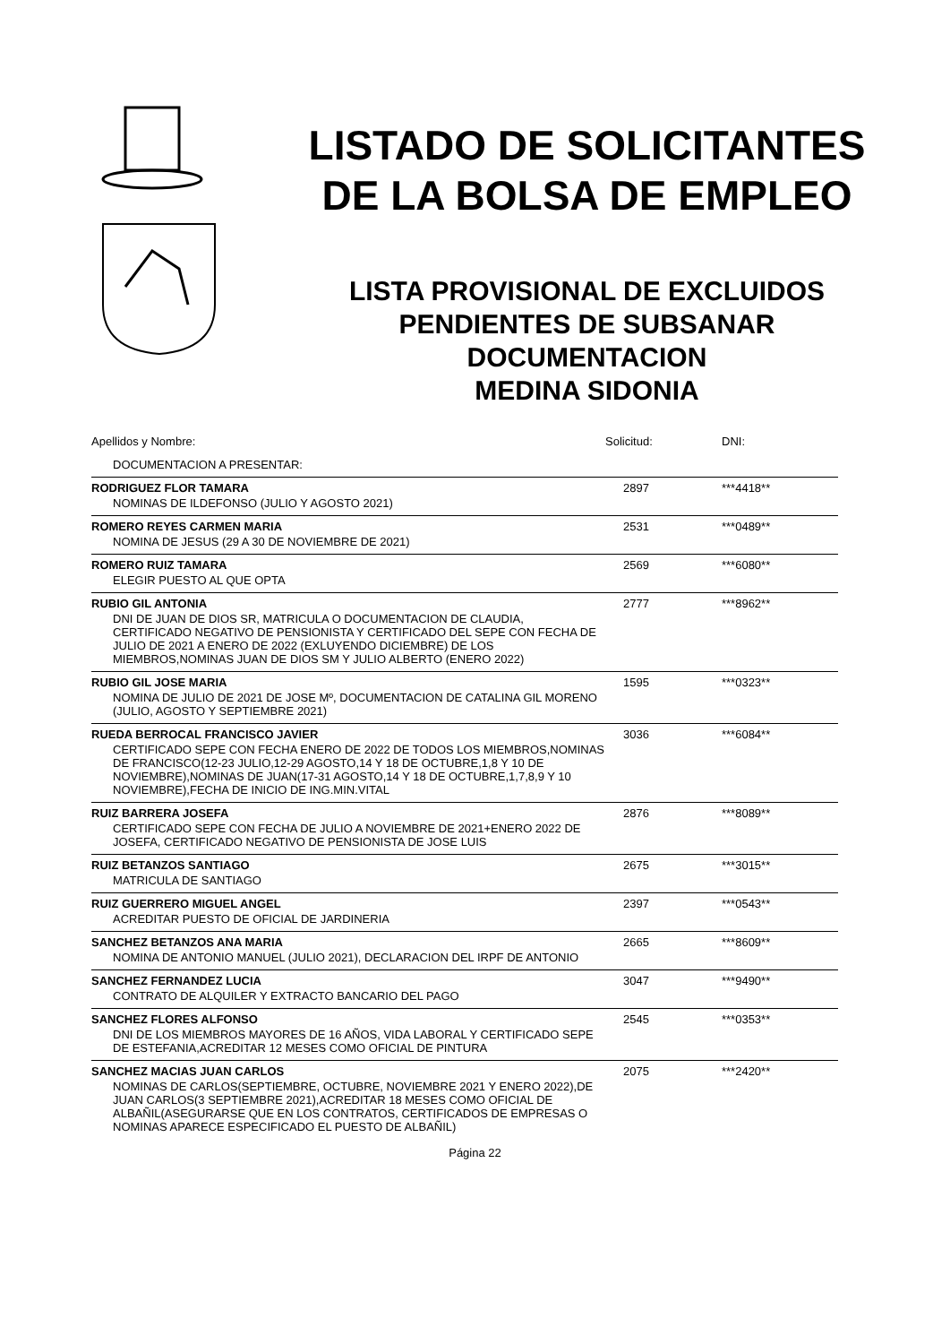LISTADO DE SOLICITANTES
DE LA BOLSA DE EMPLEO
LISTA PROVISIONAL DE EXCLUIDOS
PENDIENTES DE SUBSANAR
DOCUMENTACION
MEDINA SIDONIA
| Apellidos y Nombre: | Solicitud: | DNI: |
| DOCUMENTACION A PRESENTAR: | | |
| RODRIGUEZ FLOR TAMARA | 2897 | ***4418** |
| NOMINAS DE ILDEFONSO (JULIO Y AGOSTO 2021) | | |
| ROMERO REYES CARMEN MARIA | 2531 | ***0489** |
| NOMINA DE JESUS (29 A 30 DE NOVIEMBRE DE 2021) | | |
| ROMERO RUIZ TAMARA | 2569 | ***6080** |
| ELEGIR PUESTO AL QUE OPTA | | |
| RUBIO GIL ANTONIA | 2777 | ***8962** |
| DNI DE JUAN DE DIOS SR, MATRICULA O DOCUMENTACION DE CLAUDIA, CERTIFICADO NEGATIVO DE PENSIONISTA Y CERTIFICADO DEL SEPE CON FECHA DE JULIO DE 2021 A ENERO DE 2022 (EXLUYENDO DICIEMBRE) DE LOS MIEMBROS,NOMINAS JUAN DE DIOS SM Y JULIO ALBERTO (ENERO 2022) | | |
| RUBIO GIL JOSE MARIA | 1595 | ***0323** |
| NOMINA DE JULIO DE 2021 DE JOSE Mº, DOCUMENTACION DE CATALINA GIL MORENO (JULIO, AGOSTO Y SEPTIEMBRE 2021) | | |
| RUEDA BERROCAL FRANCISCO JAVIER | 3036 | ***6084** |
| CERTIFICADO SEPE CON FECHA ENERO DE 2022 DE TODOS LOS MIEMBROS,NOMINAS DE FRANCISCO(12-23 JULIO,12-29 AGOSTO,14 Y 18 DE OCTUBRE,1,8 Y 10 DE NOVIEMBRE),NOMINAS DE JUAN(17-31 AGOSTO,14 Y 18 DE OCTUBRE,1,7,8,9 Y 10 NOVIEMBRE),FECHA DE INICIO DE ING.MIN.VITAL | | |
| RUIZ BARRERA JOSEFA | 2876 | ***8089** |
| CERTIFICADO SEPE CON FECHA DE JULIO A NOVIEMBRE DE 2021+ENERO 2022 DE JOSEFA, CERTIFICADO NEGATIVO DE PENSIONISTA DE JOSE LUIS | | |
| RUIZ BETANZOS SANTIAGO | 2675 | ***3015** |
| MATRICULA DE SANTIAGO | | |
| RUIZ GUERRERO MIGUEL ANGEL | 2397 | ***0543** |
| ACREDITAR PUESTO DE OFICIAL DE JARDINERIA | | |
| SANCHEZ BETANZOS ANA MARIA | 2665 | ***8609** |
| NOMINA DE ANTONIO MANUEL (JULIO 2021), DECLARACION DEL IRPF DE ANTONIO | | |
| SANCHEZ FERNANDEZ LUCIA | 3047 | ***9490** |
| CONTRATO DE ALQUILER Y EXTRACTO BANCARIO DEL PAGO | | |
| SANCHEZ FLORES ALFONSO | 2545 | ***0353** |
| DNI DE LOS MIEMBROS MAYORES DE 16 AÑOS, VIDA LABORAL Y CERTIFICADO SEPE DE ESTEFANIA,ACREDITAR 12 MESES COMO OFICIAL DE PINTURA | | |
| SANCHEZ MACIAS JUAN CARLOS | 2075 | ***2420** |
| NOMINAS DE CARLOS(SEPTIEMBRE, OCTUBRE, NOVIEMBRE 2021 Y ENERO 2022),DE JUAN CARLOS(3 SEPTIEMBRE 2021),ACREDITAR 18 MESES COMO OFICIAL DE ALBAÑIL(ASEGURARSE QUE EN LOS CONTRATOS, CERTIFICADOS DE EMPRESAS O NOMINAS APARECE ESPECIFICADO EL PUESTO DE ALBAÑIL) | | |
Página 22